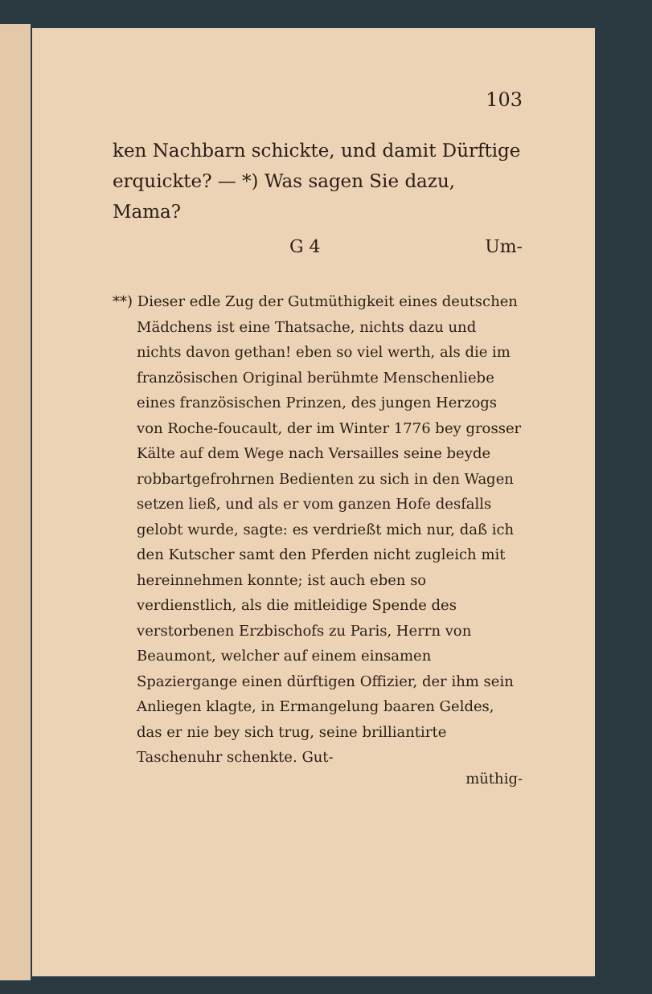103
ken Nachbarn schickte, und damit Dürftige erquickte? — *) Was sagen Sie dazu, Mama?
G 4 Um-
**) Dieser edle Zug der Gutmüthigkeit eines deutschen Mädchens ist eine Thatsache, nichts dazu und nichts davon gethan! eben so viel werth, als die im französischen Original berühmte Menschenliebe eines französischen Prinzen, des jungen Herzogs von Roche-foucault, der im Winter 1776 bey grosser Kälte auf dem Wege nach Versailles seine beyde robbartgefrohrnen Bedienten zu sich in den Wagen setzen ließ, und als er vom ganzen Hofe desfalls gelobt wurde, sagte: es verdrießt mich nur, daß ich den Kutscher samt den Pferden nicht zugleich mit hereinnehmen konnte; ist auch eben so verdienstlich, als die mitleidige Spende des verstorbenen Erzbischofs zu Paris, Herrn von Beaumont, welcher auf einem einsamen Spaziergange einen dürftigen Offizier, der ihm sein Anliegen klagte, in Ermangelung baaren Geldes, das er nie bey sich trug, seine brilliantirte Taschenuhr schenkte. Gut-
müthig-